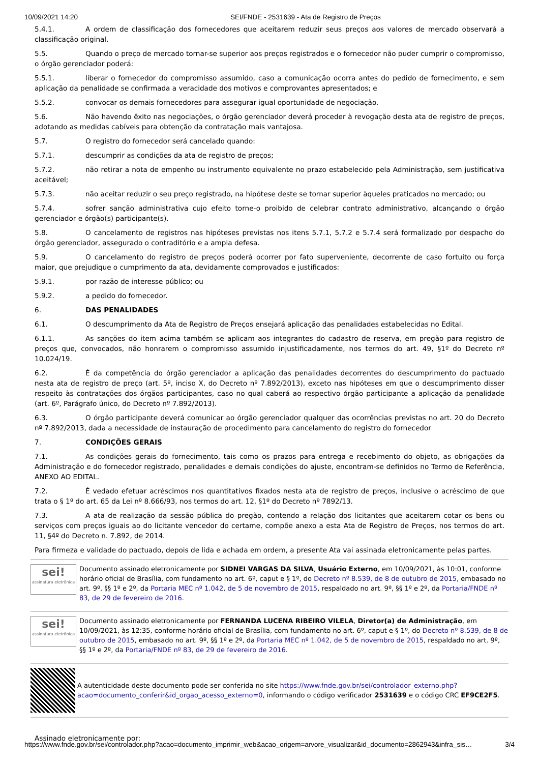10/09/2021 14:20 SEI/FNDE - 2531639 - Ata de Registro de Preços
5.4.1. A ordem de classificação dos fornecedores que aceitarem reduzir seus preços aos valores de mercado observará a classificação original.
5.5. Quando o preço de mercado tornar-se superior aos preços registrados e o fornecedor não puder cumprir o compromisso, o órgão gerenciador poderá:
5.5.1. liberar o fornecedor do compromisso assumido, caso a comunicação ocorra antes do pedido de fornecimento, e sem aplicação da penalidade se confirmada a veracidade dos motivos e comprovantes apresentados; e
5.5.2. convocar os demais fornecedores para assegurar igual oportunidade de negociação.
5.6. Não havendo êxito nas negociações, o órgão gerenciador deverá proceder à revogação desta ata de registro de preços, adotando as medidas cabíveis para obtenção da contratação mais vantajosa.
5.7. O registro do fornecedor será cancelado quando:
5.7.1. descumprir as condições da ata de registro de preços;
5.7.2. não retirar a nota de empenho ou instrumento equivalente no prazo estabelecido pela Administração, sem justificativa aceitável;
5.7.3. não aceitar reduzir o seu preço registrado, na hipótese deste se tornar superior àqueles praticados no mercado; ou
5.7.4. sofrer sanção administrativa cujo efeito torne-o proibido de celebrar contrato administrativo, alcançando o órgão gerenciador e órgão(s) participante(s).
5.8. O cancelamento de registros nas hipóteses previstas nos itens 5.7.1, 5.7.2 e 5.7.4 será formalizado por despacho do órgão gerenciador, assegurado o contraditório e a ampla defesa.
5.9. O cancelamento do registro de preços poderá ocorrer por fato superveniente, decorrente de caso fortuito ou força maior, que prejudique o cumprimento da ata, devidamente comprovados e justificados:
5.9.1. por razão de interesse público; ou
5.9.2. a pedido do fornecedor.
6. DAS PENALIDADES
6.1. O descumprimento da Ata de Registro de Preços ensejará aplicação das penalidades estabelecidas no Edital.
6.1.1. As sanções do item acima também se aplicam aos integrantes do cadastro de reserva, em pregão para registro de preços que, convocados, não honrarem o compromisso assumido injustificadamente, nos termos do art. 49, §1º do Decreto nº 10.024/19.
6.2. É da competência do órgão gerenciador a aplicação das penalidades decorrentes do descumprimento do pactuado nesta ata de registro de preço (art. 5º, inciso X, do Decreto nº 7.892/2013), exceto nas hipóteses em que o descumprimento disser respeito às contratações dos órgãos participantes, caso no qual caberá ao respectivo órgão participante a aplicação da penalidade (art. 6º, Parágrafo único, do Decreto nº 7.892/2013).
6.3. O órgão participante deverá comunicar ao órgão gerenciador qualquer das ocorrências previstas no art. 20 do Decreto nº 7.892/2013, dada a necessidade de instauração de procedimento para cancelamento do registro do fornecedor
7. CONDIÇÕES GERAIS
7.1. As condições gerais do fornecimento, tais como os prazos para entrega e recebimento do objeto, as obrigações da Administração e do fornecedor registrado, penalidades e demais condições do ajuste, encontram-se definidos no Termo de Referência, ANEXO AO EDITAL.
7.2. É vedado efetuar acréscimos nos quantitativos fixados nesta ata de registro de preços, inclusive o acréscimo de que trata o § 1º do art. 65 da Lei nº 8.666/93, nos termos do art. 12, §1º do Decreto nº 7892/13.
7.3. A ata de realização da sessão pública do pregão, contendo a relação dos licitantes que aceitarem cotar os bens ou serviços com preços iguais ao do licitante vencedor do certame, compõe anexo a esta Ata de Registro de Preços, nos termos do art. 11, §4º do Decreto n. 7.892, de 2014.
Para firmeza e validade do pactuado, depois de lida e achada em ordem, a presente Ata vai assinada eletronicamente pelas partes.
sei!
assinatura eletrônica
Documento assinado eletronicamente por SIDNEI VARGAS DA SILVA, Usuário Externo, em 10/09/2021, às 10:01, conforme horário oficial de Brasília, com fundamento no art. 6º, caput e § 1º, do Decreto nº 8.539, de 8 de outubro de 2015, embasado no art. 9º, §§ 1º e 2º, da Portaria MEC nº 1.042, de 5 de novembro de 2015, respaldado no art. 9º, §§ 1º e 2º, da Portaria/FNDE nº 83, de 29 de fevereiro de 2016.
sei!
assinatura eletrônica
Documento assinado eletronicamente por FERNANDA LUCENA RIBEIRO VILELA, Diretor(a) de Administração, em 10/09/2021, às 12:35, conforme horário oficial de Brasília, com fundamento no art. 6º, caput e § 1º, do Decreto nº 8.539, de 8 de outubro de 2015, embasado no art. 9º, §§ 1º e 2º, da Portaria MEC nº 1.042, de 5 de novembro de 2015, respaldado no art. 9º, §§ 1º e 2º, da Portaria/FNDE nº 83, de 29 de fevereiro de 2016.
A autenticidade deste documento pode ser conferida no site https://www.fnde.gov.br/sei/controlador_externo.php?acao=documento_conferir&id_orgao_acesso_externo=0, informando o código verificador 2531639 e o código CRC EF9CE2F5.
Assinado eletronicamente por:
https://www.fnde.gov.br/sei/controlador.php?acao=documento_imprimir_web&acao_origem=arvore_visualizar&id_documento=2862943&infra_sis… 3/4